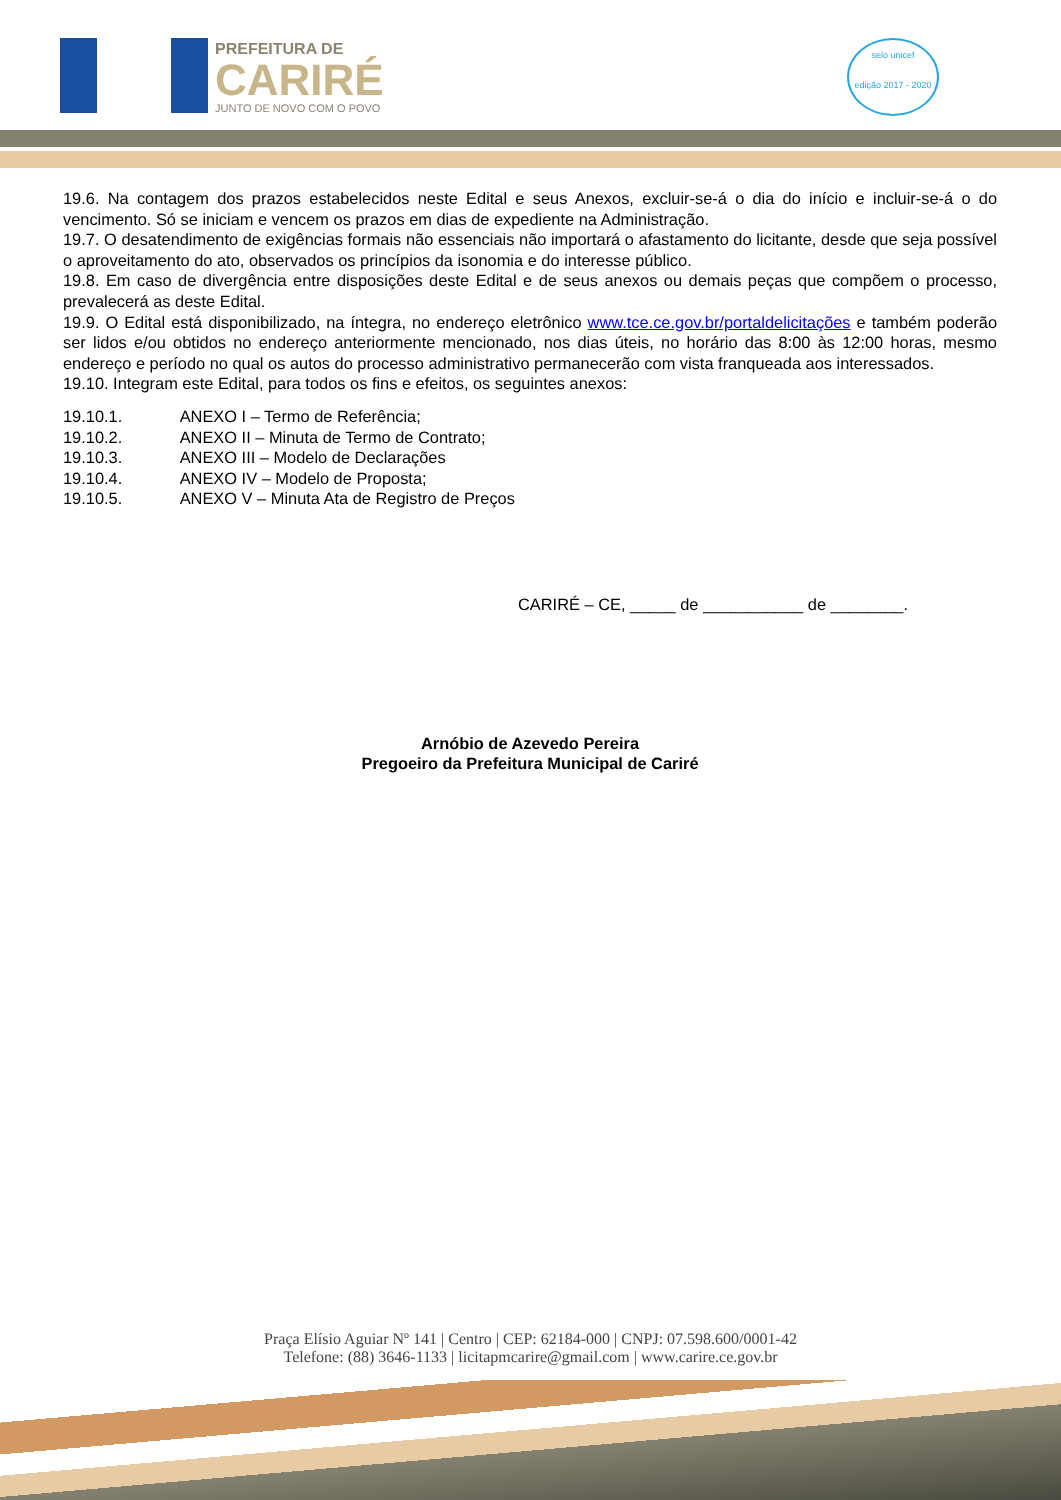PREFEITURA DE
CARIRÉ
JUNTO DE NOVO COM O POVO
selo unicef
edição 2017 - 2020
19.6. Na contagem dos prazos estabelecidos neste Edital e seus Anexos, excluir-se-á o dia do início e incluir-se-á o do vencimento. Só se iniciam e vencem os prazos em dias de expediente na Administração.
19.7. O desatendimento de exigências formais não essenciais não importará o afastamento do licitante, desde que seja possível o aproveitamento do ato, observados os princípios da isonomia e do interesse público.
19.8. Em caso de divergência entre disposições deste Edital e de seus anexos ou demais peças que compõem o processo, prevalecerá as deste Edital.
19.9. O Edital está disponibilizado, na íntegra, no endereço eletrônico www.tce.ce.gov.br/portaldelicitações e também poderão ser lidos e/ou obtidos no endereço anteriormente mencionado, nos dias úteis, no horário das 8:00 às 12:00 horas, mesmo endereço e período no qual os autos do processo administrativo permanecerão com vista franqueada aos interessados.
19.10. Integram este Edital, para todos os fins e efeitos, os seguintes anexos:
19.10.1. ANEXO I – Termo de Referência;
19.10.2. ANEXO II – Minuta de Termo de Contrato;
19.10.3. ANEXO III – Modelo de Declarações
19.10.4. ANEXO IV – Modelo de Proposta;
19.10.5. ANEXO V – Minuta Ata de Registro de Preços
CARIRÉ – CE, _____ de ___________ de ________.
Arnóbio de Azevedo Pereira
Pregoeiro da Prefeitura Municipal de Cariré
Praça Elísio Aguiar Nº 141 | Centro | CEP: 62184-000 | CNPJ: 07.598.600/0001-42
Telefone: (88) 3646-1133 | licitapmcarire@gmail.com | www.carire.ce.gov.br